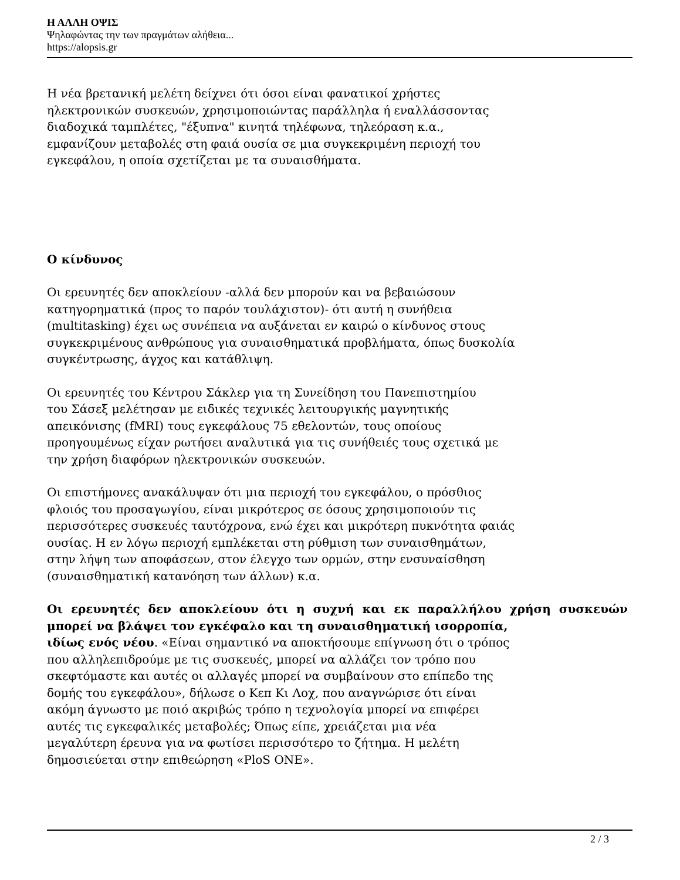Η ΑΛΛΗ ΟΨΙΣ
Ψηλαφώντας την των πραγμάτων αλήθεια...
https://alopsis.gr
Η νέα βρετανική μελέτη δείχνει ότι όσοι είναι φανατικοί χρήστες
ηλεκτρονικών συσκευών, χρησιμοποιώντας παράλληλα ή εναλλάσσοντας
διαδοχικά ταμπλέτες, "έξυπνα" κινητά τηλέφωνα, τηλεόραση κ.α.,
εμφανίζουν μεταβολές στη φαιά ουσία σε μια συγκεκριμένη περιοχή του
εγκεφάλου, η οποία σχετίζεται με τα συναισθήματα.
Ο κίνδυνος
Οι ερευνητές δεν αποκλείουν -αλλά δεν μπορούν και να βεβαιώσουν
κατηγορηματικά (προς το παρόν τουλάχιστον)- ότι αυτή η συνήθεια
(multitasking) έχει ως συνέπεια να αυξάνεται εν καιρώ ο κίνδυνος στους
συγκεκριμένους ανθρώπους για συναισθηματικά προβλήματα, όπως δυσκολία
συγκέντρωσης, άγχος και κατάθλιψη.
Οι ερευνητές του Κέντρου Σάκλερ για τη Συνείδηση του Πανεπιστημίου
του Σάσεξ μελέτησαν με ειδικές τεχνικές λειτουργικής μαγνητικής
απεικόνισης (fMRI) τους εγκεφάλους 75 εθελοντών, τους οποίους
προηγουμένως είχαν ρωτήσει αναλυτικά για τις συνήθειές τους σχετικά με
την χρήση διαφόρων ηλεκτρονικών συσκευών.
Οι επιστήμονες ανακάλυψαν ότι μια περιοχή του εγκεφάλου, ο πρόσθιος
φλοιός του προσαγωγίου, είναι μικρότερος σε όσους χρησιμοποιούν τις
περισσότερες συσκευές ταυτόχρονα, ενώ έχει και μικρότερη πυκνότητα φαιάς
ουσίας. Η εν λόγω περιοχή εμπλέκεται στη ρύθμιση των συναισθημάτων,
στην λήψη των αποφάσεων, στον έλεγχο των ορμών, στην ενσυναίσθηση
(συναισθηματική κατανόηση των άλλων) κ.α.
Οι ερευνητές δεν αποκλείουν ότι η συχνή και εκ παραλλήλου χρήση συσκευών μπορεί να βλάψει τον εγκέφαλο και τη συναισθηματική ισορροπία,
ιδίως ενός νέου. «Είναι σημαντικό να αποκτήσουμε επίγνωση ότι ο τρόπος
που αλληλεπιδρούμε με τις συσκευές, μπορεί να αλλάζει τον τρόπο που
σκεφτόμαστε και αυτές οι αλλαγές μπορεί να συμβαίνουν στο επίπεδο της
δομής του εγκεφάλου», δήλωσε ο Κεπ Κι Λοχ, που αναγνώρισε ότι είναι
ακόμη άγνωστο με ποιό ακριβώς τρόπο η τεχνολογία μπορεί να επιφέρει
αυτές τις εγκεφαλικές μεταβολές; Όπως είπε, χρειάζεται μια νέα
μεγαλύτερη έρευνα για να φωτίσει περισσότερο το ζήτημα. Η μελέτη
δημοσιεύεται στην επιθεώρηση «PloS ONE».
2 / 3